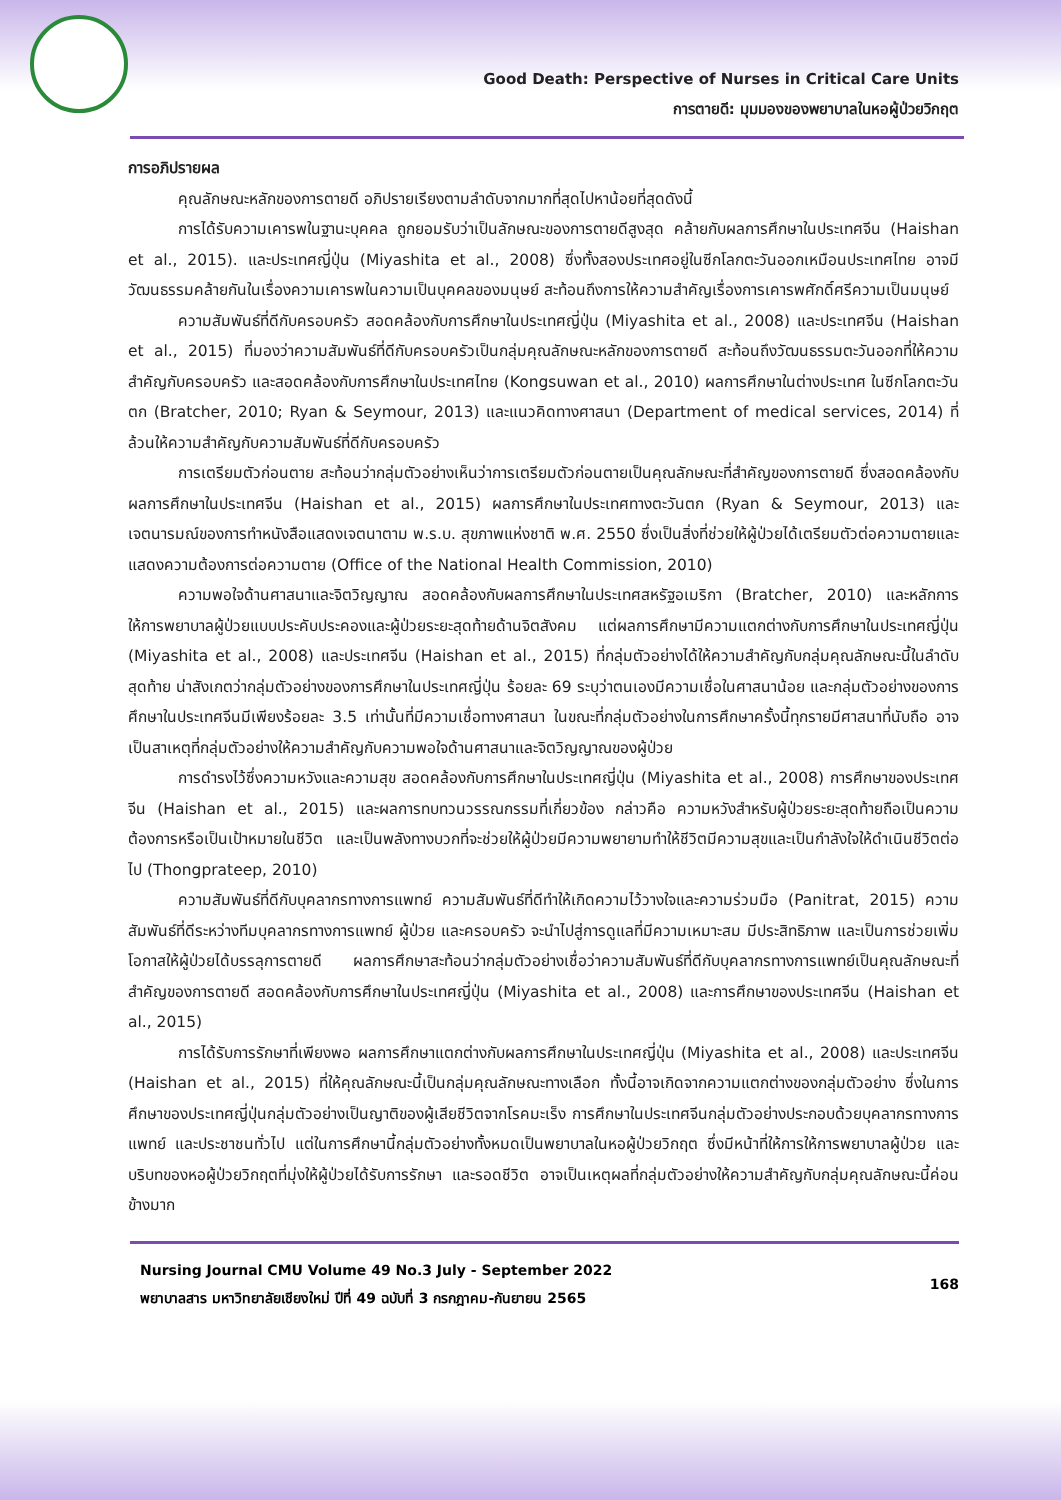Good Death: Perspective of Nurses in Critical Care Units
การตายดี: มุมมองของพยาบาลในหอผู้ป่วยวิกฤต
การอภิปรายผล
คุณลักษณะหลักของการตายดี อภิปรายเรียงตามลำดับจากมากที่สุดไปหาน้อยที่สุดดังนี้
การได้รับความเคารพในฐานะบุคคล ถูกยอมรับว่าเป็นลักษณะของการตายดีสูงสุด คล้ายกับผลการศึกษาในประเทศจีน (Haishan et al., 2015). และประเทศญี่ปุ่น (Miyashita et al., 2008) ซึ่งทั้งสองประเทศอยู่ในซีกโลกตะวันออกเหมือนประเทศไทย อาจมีวัฒนธรรมคล้ายกันในเรื่องความเคารพในความเป็นบุคคลของมนุษย์ สะท้อนถึงการให้ความสำคัญเรื่องการเคารพศักดิ์ศรีความเป็นมนุษย์
ความสัมพันธ์ที่ดีกับครอบครัว สอดคล้องกับการศึกษาในประเทศญี่ปุ่น (Miyashita et al., 2008) และประเทศจีน (Haishan et al., 2015) ที่มองว่าความสัมพันธ์ที่ดีกับครอบครัวเป็นกลุ่มคุณลักษณะหลักของการตายดี สะท้อนถึงวัฒนธรรมตะวันออกที่ให้ความสำคัญกับครอบครัว และสอดคล้องกับการศึกษาในประเทศไทย (Kongsuwan et al., 2010) ผลการศึกษาในต่างประเทศ ในซีกโลกตะวันตก (Bratcher, 2010; Ryan & Seymour, 2013) และแนวคิดทางศาสนา (Department of medical services, 2014) ที่ล้วนให้ความสำคัญกับความสัมพันธ์ที่ดีกับครอบครัว
การเตรียมตัวก่อนตาย สะท้อนว่ากลุ่มตัวอย่างเห็นว่าการเตรียมตัวก่อนตายเป็นคุณลักษณะที่สำคัญของการตายดี ซึ่งสอดคล้องกับผลการศึกษาในประเทศจีน (Haishan et al., 2015) ผลการศึกษาในประเทศทางตะวันตก (Ryan & Seymour, 2013) และเจตนารมณ์ของการทำหนังสือแสดงเจตนาตาม พ.ร.บ. สุขภาพแห่งชาติ พ.ศ. 2550 ซึ่งเป็นสิ่งที่ช่วยให้ผู้ป่วยได้เตรียมตัวต่อความตายและแสดงความต้องการต่อความตาย (Office of the National Health Commission, 2010)
ความพอใจด้านศาสนาและจิตวิญญาณ สอดคล้องกับผลการศึกษาในประเทศสหรัฐอเมริกา (Bratcher, 2010) และหลักการให้การพยาบาลผู้ป่วยแบบประคับประคองและผู้ป่วยระยะสุดท้ายด้านจิตสังคม แต่ผลการศึกษามีความแตกต่างกับการศึกษาในประเทศญี่ปุ่น (Miyashita et al., 2008) และประเทศจีน (Haishan et al., 2015) ที่กลุ่มตัวอย่างได้ให้ความสำคัญกับกลุ่มคุณลักษณะนี้ในลำดับสุดท้าย น่าสังเกตว่ากลุ่มตัวอย่างของการศึกษาในประเทศญี่ปุ่น ร้อยละ 69 ระบุว่าตนเองมีความเชื่อในศาสนาน้อย และกลุ่มตัวอย่างของการศึกษาในประเทศจีนมีเพียงร้อยละ 3.5 เท่านั้นที่มีความเชื่อทางศาสนา ในขณะที่กลุ่มตัวอย่างในการศึกษาครั้งนี้ทุกรายมีศาสนาที่นับถือ อาจเป็นสาเหตุที่กลุ่มตัวอย่างให้ความสำคัญกับความพอใจด้านศาสนาและจิตวิญญาณของผู้ป่วย
การดำรงไว้ซึ่งความหวังและความสุข สอดคล้องกับการศึกษาในประเทศญี่ปุ่น (Miyashita et al., 2008) การศึกษาของประเทศจีน (Haishan et al., 2015) และผลการทบทวนวรรณกรรมที่เกี่ยวข้อง กล่าวคือ ความหวังสำหรับผู้ป่วยระยะสุดท้ายถือเป็นความต้องการหรือเป็นเป้าหมายในชีวิต และเป็นพลังทางบวกที่จะช่วยให้ผู้ป่วยมีความพยายามทำให้ชีวิตมีความสุขและเป็นกำลังใจให้ดำเนินชีวิตต่อไป (Thongprateep, 2010)
ความสัมพันธ์ที่ดีกับบุคลากรทางการแพทย์ ความสัมพันธ์ที่ดีทำให้เกิดความไว้วางใจและความร่วมมือ (Panitrat, 2015) ความสัมพันธ์ที่ดีระหว่างทีมบุคลากรทางการแพทย์ ผู้ป่วย และครอบครัว จะนำไปสู่การดูแลที่มีความเหมาะสม มีประสิทธิภาพ และเป็นการช่วยเพิ่มโอกาสให้ผู้ป่วยได้บรรลุการตายดี ผลการศึกษาสะท้อนว่ากลุ่มตัวอย่างเชื่อว่าความสัมพันธ์ที่ดีกับบุคลากรทางการแพทย์เป็นคุณลักษณะที่สำคัญของการตายดี สอดคล้องกับการศึกษาในประเทศญี่ปุ่น (Miyashita et al., 2008) และการศึกษาของประเทศจีน (Haishan et al., 2015)
การได้รับการรักษาที่เพียงพอ ผลการศึกษาแตกต่างกับผลการศึกษาในประเทศญี่ปุ่น (Miyashita et al., 2008) และประเทศจีน (Haishan et al., 2015) ที่ให้คุณลักษณะนี้เป็นกลุ่มคุณลักษณะทางเลือก ทั้งนี้อาจเกิดจากความแตกต่างของกลุ่มตัวอย่าง ซึ่งในการศึกษาของประเทศญี่ปุ่นกลุ่มตัวอย่างเป็นญาติของผู้เสียชีวิตจากโรคมะเร็ง การศึกษาในประเทศจีนกลุ่มตัวอย่างประกอบด้วยบุคลากรทางการแพทย์ และประชาชนทั่วไป แต่ในการศึกษานี้กลุ่มตัวอย่างทั้งหมดเป็นพยาบาลในหอผู้ป่วยวิกฤต ซึ่งมีหน้าที่ให้การให้การพยาบาลผู้ป่วย และบริบทของหอผู้ป่วยวิกฤตที่มุ่งให้ผู้ป่วยได้รับการรักษา และรอดชีวิต อาจเป็นเหตุผลที่กลุ่มตัวอย่างให้ความสำคัญกับกลุ่มคุณลักษณะนี้ค่อนข้างมาก
Nursing Journal CMU Volume 49 No.3 July - September 2022
พยาบาลสาร มหาวิทยาลัยเชียงใหม่ ปีที่ 49 ฉบับที่ 3 กรกฎาคม-กันยายน 2565
168